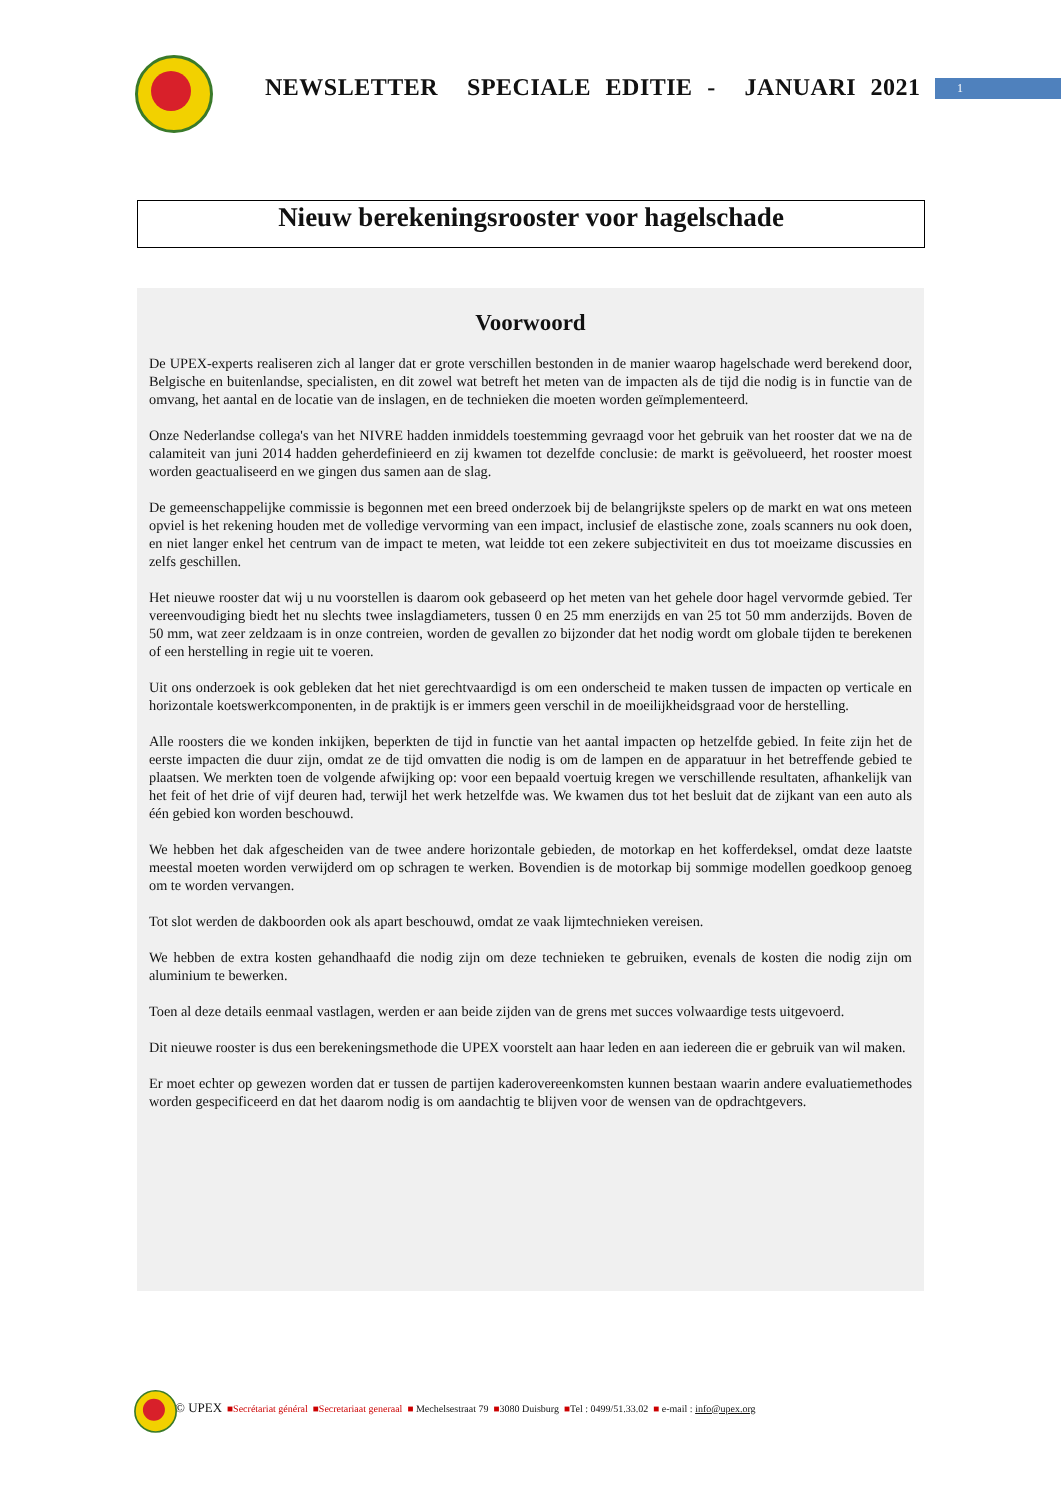NEWSLETTER SPECIALE EDITIE - JANUARI 2021
1
Nieuw berekeningsrooster voor hagelschade
Voorwoord
De UPEX-experts realiseren zich al langer dat er grote verschillen bestonden in de manier waarop hagelschade werd berekend door, Belgische en buitenlandse, specialisten, en dit zowel wat betreft het meten van de impacten als de tijd die nodig is in functie van de omvang, het aantal en de locatie van de inslagen, en de technieken die moeten worden geïmplementeerd.
Onze Nederlandse collega's van het NIVRE hadden inmiddels toestemming gevraagd voor het gebruik van het rooster dat we na de calamiteit van juni 2014 hadden geherdefinieerd en zij kwamen tot dezelfde conclusie: de markt is geëvolueerd, het rooster moest worden geactualiseerd en we gingen dus samen aan de slag.
De gemeenschappelijke commissie is begonnen met een breed onderzoek bij de belangrijkste spelers op de markt en wat ons meteen opviel is het rekening houden met de volledige vervorming van een impact, inclusief de elastische zone, zoals scanners nu ook doen, en niet langer enkel het centrum van de impact te meten, wat leidde tot een zekere subjectiviteit en dus tot moeizame discussies en zelfs geschillen.
Het nieuwe rooster dat wij u nu voorstellen is daarom ook gebaseerd op het meten van het gehele door hagel vervormde gebied. Ter vereenvoudiging biedt het nu slechts twee inslagdiameters, tussen 0 en 25 mm enerzijds en van 25 tot 50 mm anderzijds. Boven de 50 mm, wat zeer zeldzaam is in onze contreien, worden de gevallen zo bijzonder dat het nodig wordt om globale tijden te berekenen of een herstelling in regie uit te voeren.
Uit ons onderzoek is ook gebleken dat het niet gerechtvaardigd is om een onderscheid te maken tussen de impacten op verticale en horizontale koetswerkcomponenten, in de praktijk is er immers geen verschil in de moeilijkheidsgraad voor de herstelling.
Alle roosters die we konden inkijken, beperkten de tijd in functie van het aantal impacten op hetzelfde gebied. In feite zijn het de eerste impacten die duur zijn, omdat ze de tijd omvatten die nodig is om de lampen en de apparatuur in het betreffende gebied te plaatsen. We merkten toen de volgende afwijking op: voor een bepaald voertuig kregen we verschillende resultaten, afhankelijk van het feit of het drie of vijf deuren had, terwijl het werk hetzelfde was. We kwamen dus tot het besluit dat de zijkant van een auto als één gebied kon worden beschouwd.
We hebben het dak afgescheiden van de twee andere horizontale gebieden, de motorkap en het kofferdeksel, omdat deze laatste meestal moeten worden verwijderd om op schragen te werken. Bovendien is de motorkap bij sommige modellen goedkoop genoeg om te worden vervangen.
Tot slot werden de dakboorden ook als apart beschouwd, omdat ze vaak lijmtechnieken vereisen.
We hebben de extra kosten gehandhaafd die nodig zijn om deze technieken te gebruiken, evenals de kosten die nodig zijn om aluminium te bewerken.
Toen al deze details eenmaal vastlagen, werden er aan beide zijden van de grens met succes volwaardige tests uitgevoerd.
Dit nieuwe rooster is dus een berekeningsmethode die UPEX voorstelt aan haar leden en aan iedereen die er gebruik van wil maken.
Er moet echter op gewezen worden dat er tussen de partijen kaderovereenkomsten kunnen bestaan waarin andere evaluatiemethodes worden gespecificeerd en dat het daarom nodig is om aandachtig te blijven voor de wensen van de opdrachtgevers.
© UPEX ■Secrétariat général ■Secretariaat generaal ■ Mechelsestraat 79 ■3080 Duisburg ■Tel : 0499/51.33.02 ■ e-mail : info@upex.org